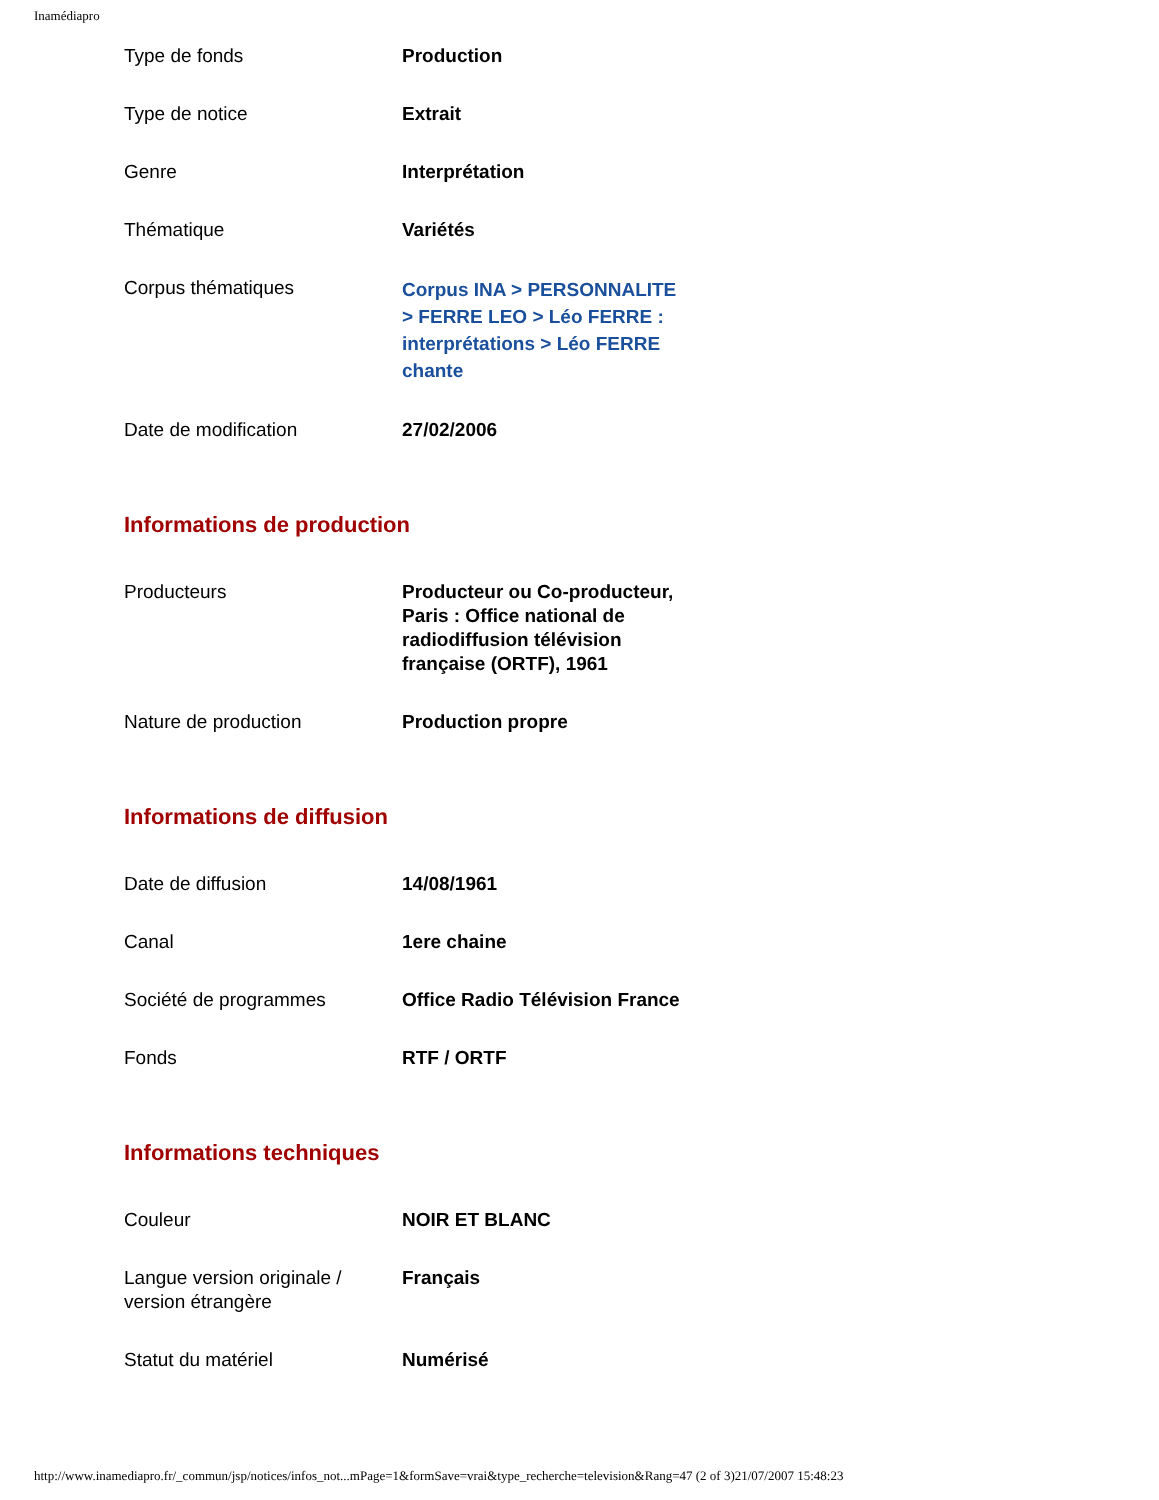Inamédiapro
| Type de fonds | Production |
| Type de notice | Extrait |
| Genre | Interprétation |
| Thématique | Variétés |
| Corpus thématiques | Corpus INA > PERSONNALITE > FERRE LEO > Léo FERRE : interprétations > Léo FERRE chante |
| Date de modification | 27/02/2006 |
Informations de production
| Producteurs | Producteur ou Co-producteur, Paris : Office national de radiodiffusion télévision française (ORTF), 1961 |
| Nature de production | Production propre |
Informations de diffusion
| Date de diffusion | 14/08/1961 |
| Canal | 1ere chaine |
| Société de programmes | Office Radio Télévision France |
| Fonds | RTF / ORTF |
Informations techniques
| Couleur | NOIR ET BLANC |
| Langue version originale / version étrangère | Français |
| Statut du matériel | Numérisé |
http://www.inamediapro.fr/_commun/jsp/notices/infos_not...mPage=1&formSave=vrai&type_recherche=television&Rang=47 (2 of 3)21/07/2007 15:48:23